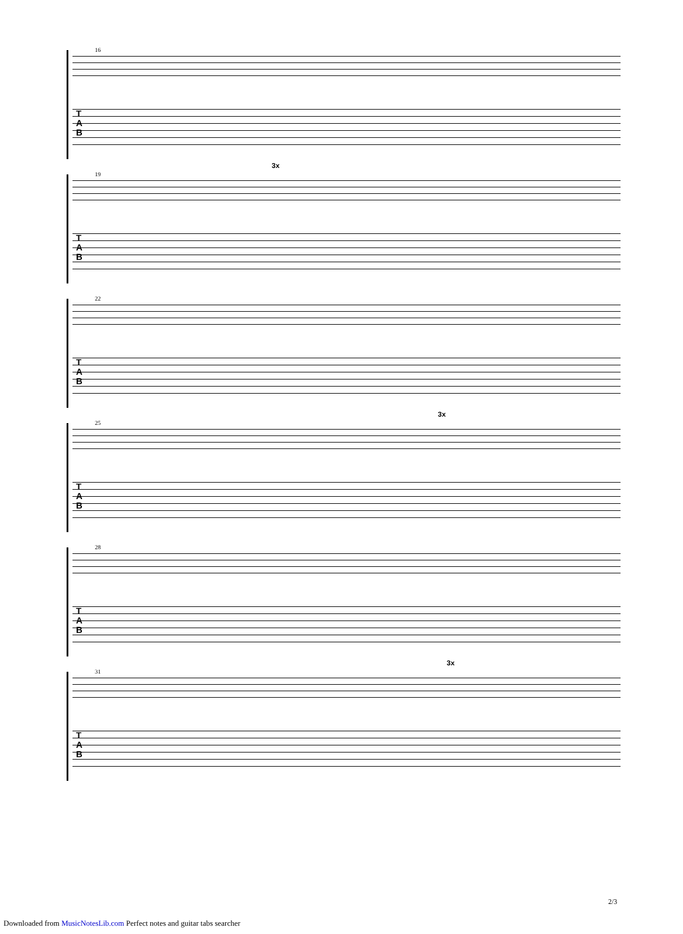16
T
A
B
19
3x
T
A
B
22
T
A
B
25
3x
T
A
B
28
T
A
B
31
3x
T
A
B
2/3
Downloaded from MusicNotesLib.com Perfect notes and guitar tabs searcher